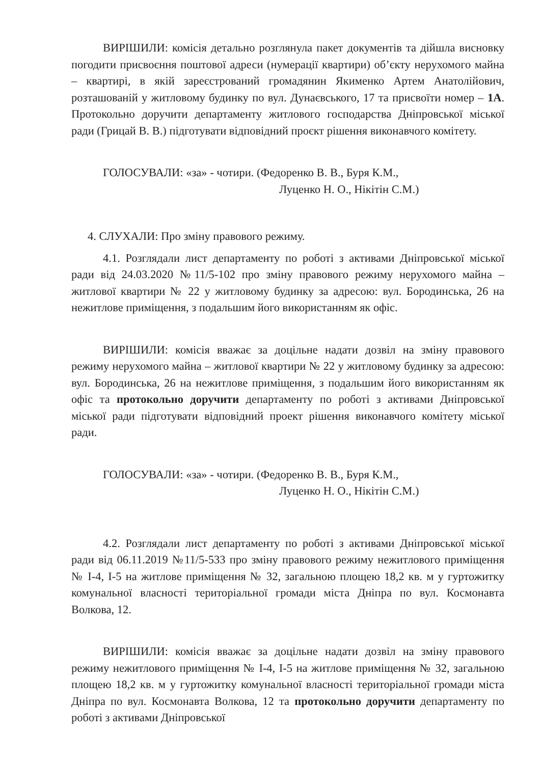ВИРІШИЛИ: комісія детально розглянула пакет документів та дійшла висновку погодити присвоєння поштової адреси (нумерації квартири) об’єкту нерухомого майна – квартирі, в якій зареєстрований громадянин Якименко Артем Анатолійович, розташованій у житловому будинку по вул. Дунаєвського, 17 та присвоїти номер – 1А. Протокольно доручити департаменту житлового господарства Дніпровської міської ради (Грицай В. В.) підготувати відповідний проєкт рішення виконавчого комітету.
ГОЛОСУВАЛИ: «за» - чотири. (Федоренко В. В., Буря К.М.,
Луценко Н. О., Нікітін С.М.)
4. СЛУХАЛИ: Про зміну правового режиму.
4.1. Розглядали лист департаменту по роботі з активами Дніпровської міської ради від 24.03.2020 №11/5-102 про зміну правового режиму нерухомого майна – житлової квартири № 22 у житловому будинку за адресою: вул. Бородинська, 26 на нежитлове приміщення, з подальшим його використанням як офіс.
ВИРІШИЛИ: комісія вважає за доцільне надати дозвіл на зміну правового режиму нерухомого майна – житлової квартири № 22 у житловому будинку за адресою: вул. Бородинська, 26 на нежитлове приміщення, з подальшим його використанням як офіс та протокольно доручити департаменту по роботі з активами Дніпровської міської ради підготувати відповідний проект рішення виконавчого комітету міської ради.
ГОЛОСУВАЛИ: «за» - чотири. (Федоренко В. В., Буря К.М.,
Луценко Н. О., Нікітін С.М.)
4.2. Розглядали лист департаменту по роботі з активами Дніпровської міської ради від 06.11.2019 №11/5-533 про зміну правового режиму нежитлового приміщення № І-4, І-5 на житлове приміщення № 32, загальною площею 18,2 кв. м у гуртожитку комунальної власності територіальної громади міста Дніпра по вул. Космонавта Волкова, 12.
ВИРІШИЛИ: комісія вважає за доцільне надати дозвіл на зміну правового режиму нежитлового приміщення № І-4, І-5 на житлове приміщення № 32, загальною площею 18,2 кв. м у гуртожитку комунальної власності територіальної громади міста Дніпра по вул. Космонавта Волкова, 12 та протокольно доручити департаменту по роботі з активами Дніпровської